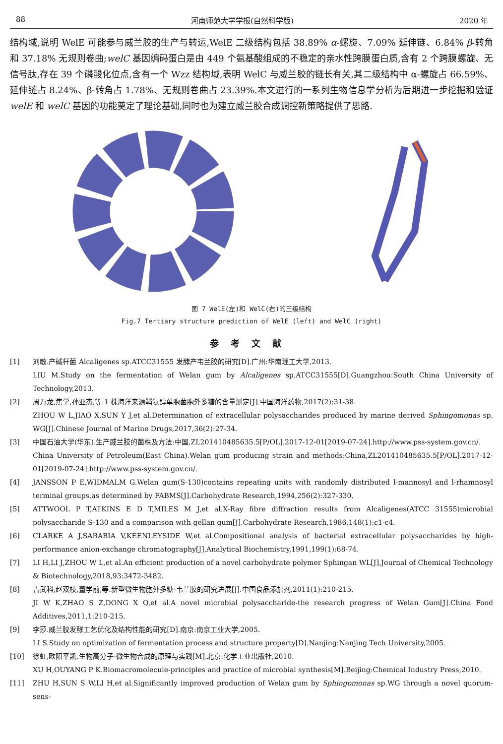88 河南师范大学学报(自然科学版) 2020 年
结构域,说明 WelE 可能参与威兰胶的生产与转运,WelE 二级结构包括 38.89% α-螺旋、7.09% 延伸链、6.84% β-转角和 37.18% 无规则卷曲;welC 基因编码蛋白是由 449 个氨基酸组成的不稳定的亲水性跨膜蛋白质,含有 2 个跨膜螺旋、无信号肽,存在 39 个磷酸化位点,含有一个 Wzz 结构域,表明 WelC 与威兰胶的链长有关,其二级结构中 α-螺旋占 66.59%、延伸链占 8.24%、β-转角占 1.78%、无规则卷曲占 23.39%.本文进行的一系列生物信息学分析为后期进一步挖掘和验证 welE 和 welC 基因的功能奠定了理论基础,同时也为建立威兰胶合成调控新策略提供了思路.
图 7 WelE(左)和 WelC(右)的三级结构
Fig.7 Tertiary structure prediction of WelE (left) and WelC (right)
参考文献
[1] 刘敏.产碱杆菌 Alcaligenes sp.ATCC31555 发酵产韦兰胶的研究[D].广州:华南理工大学,2013.
LIU M.Study on the fermentation of Welan gum by Alcaligenes sp.ATCC31555[D].Guangzhou:South China University of Technology,2013.
[2] 周万龙,焦学,孙亚杰,等.1 株海洋来源鞘氨醇单胞菌胞外多糖的含量测定[J].中国海洋药物,2017(2):31-38.
ZHOU W L,JIAO X,SUN Y J,et al.Determination of extracellular polysaccharides produced by marine derived Sphingomonas sp. WG[J].Chinese Journal of Marine Drugs,2017,36(2):27-34.
[3] 中国石油大学(华东).生产威兰胶的菌株及方法:中国,ZL201410485635.5[P/OL].2017-12-01[2019-07-24].http://www.pss-system.gov.cn/.
China University of Petroleum(East China).Welan gum producing strain and methods:China,ZL201410485635.5[P/OL].2017-12-01[2019-07-24].http://www.pss-system.gov.cn/.
[4] JANSSON P E,WIDMALM G.Welan gum(S-130)contains repeating units with randomly distributed l-mannosyl and l-rhamnosyl terminal groups,as determined by FABMS[J].Carbohydrate Research,1994,256(2):327-330.
[5] ATTWOOL P T,ATKINS E D T,MILES M J,et al.X-Ray fibre diffraction results from Alcaligenes(ATCC 31555)microbial polysaccharide S-130 and a comparison with gellan gum[J].Carbohydrate Research,1986,148(1):c1-c4.
[6] CLARKE A J,SARABIA V,KEENLEYSIDE W,et al.Compositional analysis of bacterial extracellular polysaccharides by high-performance anion-exchange chromatography[J].Analytical Biochemistry,1991,199(1):68-74.
[7] LI H,LI J,ZHOU W L,et al.An efficient production of a novel carbohydrate polymer Sphingan WL[J].Journal of Chemical Technology & Biotechnology,2018,93:3472-3482.
[8] 吉武科,赵双枝,董学前,等.新型微生物胞外多糖-韦兰胶的研究进展[J].中国食品添加剂,2011(1):210-215.
JI W K,ZHAO S Z,DONG X Q,et al.A novel microbial polysaccharide-the research progress of Welan Gum[J].China Food Additives,2011,1:210-215.
[9] 李莎.威兰胶发酵工艺优化及结构性能的研究[D].南京:南京工业大学,2005.
LI S.Study on optimization of fermentation process and structure property[D].Nanjing:Nanjing Tech University,2005.
[10] 徐虹,欧阳平凯.生物高分子-微生物合成的原理与实践[M].北京:化学工业出版社,2010.
XU H,OUYANG P K.Biomacromolecule-principles and practice of microbial synthesis[M].Beijing:Chemical Industry Press,2010.
[11] ZHU H,SUN S W,LI H,et al.Significantly improved production of Welan gum by Sphingomonas sp.WG through a novel quorum-sens-